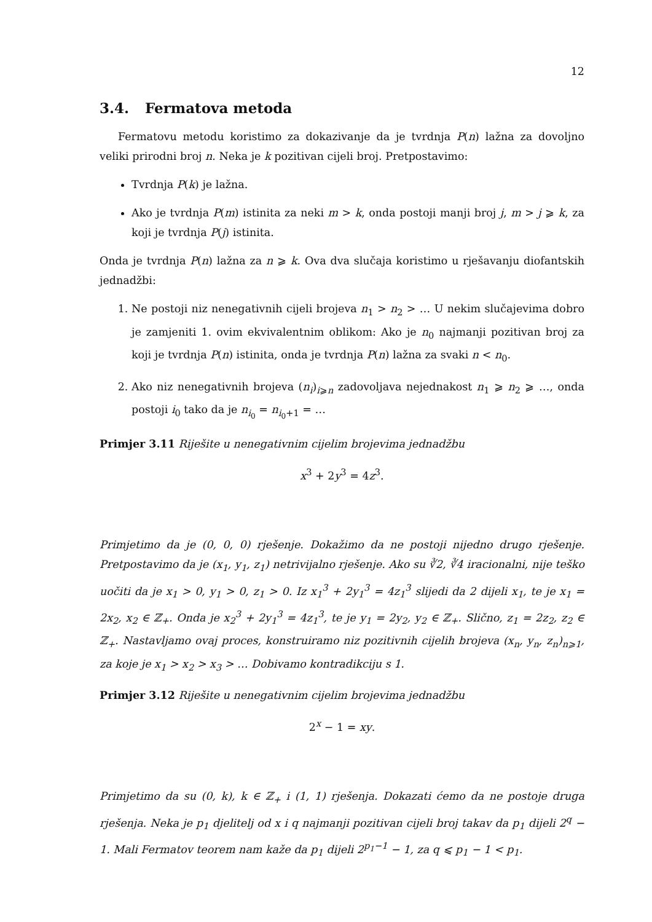12
3.4. Fermatova metoda
Fermatovu metodu koristimo za dokazivanje da je tvrdnja P(n) lažna za dovoljno veliki prirodni broj n. Neka je k pozitivan cijeli broj. Pretpostavimo:
Tvrdnja P(k) je lažna.
Ako je tvrdnja P(m) istinita za neki m > k, onda postoji manji broj j, m > j ⩾ k, za koji je tvrdnja P(j) istinita.
Onda je tvrdnja P(n) lažna za n ⩾ k. Ova dva slučaja koristimo u rješavanju diofantskih jednadžbi:
1. Ne postoji niz nenegativnih cijeli brojeva n<sub>1</sub> > n<sub>2</sub> > … U nekim slučajevima dobro je zamjeniti 1. ovim ekvivalentnim oblikom: Ako je n<sub>0</sub> najmanji pozitivan broj za koji je tvrdnja P(n) istinita, onda je tvrdnja P(n) lažna za svaki n < n<sub>0</sub>.
2. Ako niz nenegativnih brojeva (n<sub>i</sub>)<sub>i⩾n</sub> zadovoljava nejednakost n<sub>1</sub> ⩾ n<sub>2</sub> ⩾ …, onda postoji i<sub>0</sub> tako da je n<sub>i<sub>0</sub></sub> = n<sub>i<sub>0</sub>+1</sub> = …
Primjer 3.11 Riješite u nenegativnim cijelim brojevima jednadžbu
x<sup>3</sup> + 2y<sup>3</sup> = 4z<sup>3</sup>.
Primjetimo da je (0, 0, 0) rješenje. Dokažimo da ne postoji nijedno drugo rješenje. Pretpostavimo da je (x<sub>1</sub>, y<sub>1</sub>, z<sub>1</sub>) netrivijalno rješenje. Ako su ∛2, ∛4 iracionalni, nije teško uočiti da je x<sub>1</sub> > 0, y<sub>1</sub> > 0, z<sub>1</sub> > 0. Iz x<sub>1</sub><sup>3</sup> + 2y<sub>1</sub><sup>3</sup> = 4z<sub>1</sub><sup>3</sup> slijedi da 2 dijeli x<sub>1</sub>, te je x<sub>1</sub> = 2x<sub>2</sub>, x<sub>2</sub> ∈ ℤ<sub>+</sub>. Onda je x<sub>2</sub><sup>3</sup> + 2y<sub>1</sub><sup>3</sup> = 4z<sub>1</sub><sup>3</sup>, te je y<sub>1</sub> = 2y<sub>2</sub>, y<sub>2</sub> ∈ ℤ<sub>+</sub>. Slično, z<sub>1</sub> = 2z<sub>2</sub>, z<sub>2</sub> ∈ ℤ<sub>+</sub>. Nastavljamo ovaj proces, konstruiramo niz pozitivnih cijelih brojeva (x<sub>n</sub>, y<sub>n</sub>, z<sub>n</sub>)<sub>n⩾1</sub>, za koje je x<sub>1</sub> > x<sub>2</sub> > x<sub>3</sub> > … Dobivamo kontradikciju s 1.
Primjer 3.12 Riješite u nenegativnim cijelim brojevima jednadžbu
2<sup>x</sup> − 1 = xy.
Primjetimo da su (0, k), k ∈ ℤ<sub>+</sub> i (1, 1) rješenja. Dokazati ćemo da ne postoje druga rješenja. Neka je p<sub>1</sub> djelitelj od x i q najmanji pozitivan cijeli broj takav da p<sub>1</sub> dijeli 2<sup>q</sup> − 1. Mali Fermatov teorem nam kaže da p<sub>1</sub> dijeli 2<sup>p<sub>1</sub>−1</sup> − 1, za q ⩽ p<sub>1</sub> − 1 < p<sub>1</sub>.